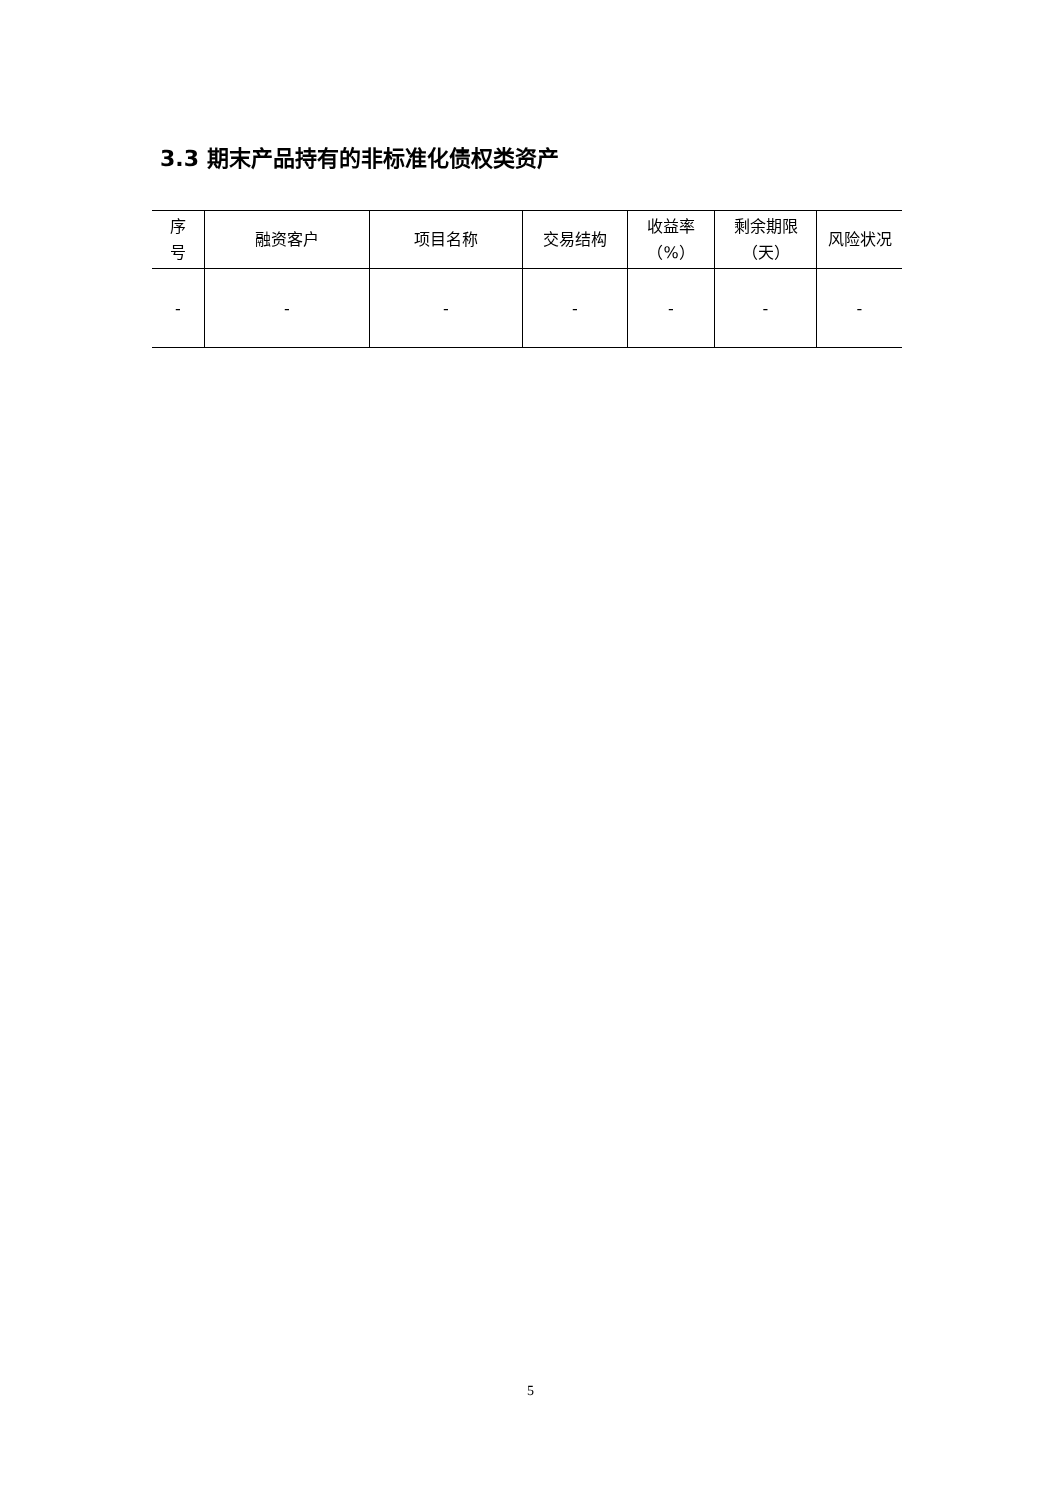3.3 期末产品持有的非标准化债权类资产
| 序 号 | 融资客户 | 项目名称 | 交易结构 | 收益率 （%） | 剩余期限 （天） | 风险状况 |
| --- | --- | --- | --- | --- | --- | --- |
| - | - | - | - | - | - | - |
5